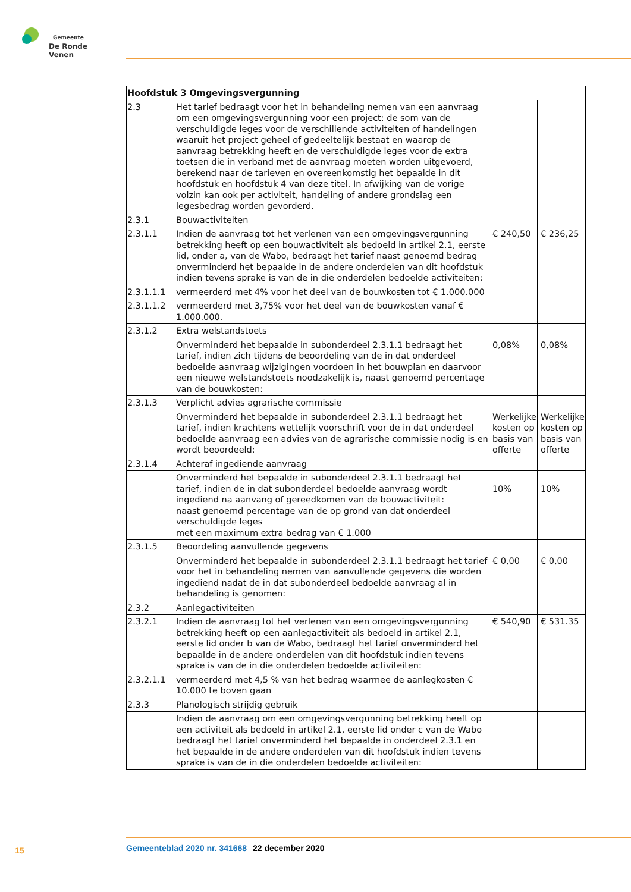Gemeente
De Ronde Venen
| Hoofdstuk 3 Omgevingsvergunning | | | |
| --- | --- | --- | --- |
| 2.3 | Het tarief bedraagt voor het in behandeling nemen van een aanvraag om een omgevingsvergunning voor een project: de som van de verschuldigde leges voor de verschillende activiteiten of handelingen waaruit het project geheel of gedeeltelijk bestaat en waarop de aanvraag betrekking heeft en de verschuldigde leges voor de extra toetsen die in verband met de aanvraag moeten worden uitgevoerd, berekend naar de tarieven en overeenkomstig het bepaalde in dit hoofdstuk en hoofdstuk 4 van deze titel. In afwijking van de vorige volzin kan ook per activiteit, handeling of andere grondslag een legesbedrag worden gevorderd. | | |
| 2.3.1 | Bouwactiviteiten | | |
| 2.3.1.1 | Indien de aanvraag tot het verlenen van een omgevingsvergunning betrekking heeft op een bouwactiviteit als bedoeld in artikel 2.1, eerste lid, onder a, van de Wabo, bedraagt het tarief naast genoemd bedrag onverminderd het bepaalde in de andere onderdelen van dit hoofdstuk indien tevens sprake is van de in die onderdelen bedoelde activiteiten: | € 240,50 | € 236,25 |
| 2.3.1.1.1 | vermeerderd met 4% voor het deel van de bouwkosten tot € 1.000.000 | | |
| 2.3.1.1.2 | vermeerderd met 3,75% voor het deel van de bouwkosten vanaf € 1.000.000. | | |
| 2.3.1.2 | Extra welstandstoets | | |
| | Onverminderd het bepaalde in subonderdeel 2.3.1.1 bedraagt het tarief, indien zich tijdens de beoordeling van de in dat onderdeel bedoelde aanvraag wijzigingen voordoen in het bouwplan en daarvoor een nieuwe welstandstoets noodzakelijk is, naast genoemd percentage van de bouwkosten: | 0,08% | 0,08% |
| 2.3.1.3 | Verplicht advies agrarische commissie | | |
| | Onverminderd het bepaalde in subonderdeel 2.3.1.1 bedraagt het tarief, indien krachtens wettelijk voorschrift voor de in dat onderdeel bedoelde aanvraag een advies van de agrarische commissie nodig is en wordt beoordeeld: | Werkelijke kosten op basis van offerte | Werkelijke kosten op basis van offerte |
| 2.3.1.4 | Achteraf ingediende aanvraag | | |
| | Onverminderd het bepaalde in subonderdeel 2.3.1.1 bedraagt het tarief, indien de in dat subonderdeel bedoelde aanvraag wordt ingediend na aanvang of gereedkomen van de bouwactiviteit: naast genoemd percentage van de op grond van dat onderdeel verschuldigde leges met een maximum extra bedrag van € 1.000 | 10% | 10% |
| 2.3.1.5 | Beoordeling aanvullende gegevens | | |
| | Onverminderd het bepaalde in subonderdeel 2.3.1.1 bedraagt het tarief voor het in behandeling nemen van aanvullende gegevens die worden ingediend nadat de in dat subonderdeel bedoelde aanvraag al in behandeling is genomen: | € 0,00 | € 0,00 |
| 2.3.2 | Aanlegactiviteiten | | |
| 2.3.2.1 | Indien de aanvraag tot het verlenen van een omgevingsvergunning betrekking heeft op een aanlegactiviteit als bedoeld in artikel 2.1, eerste lid onder b van de Wabo, bedraagt het tarief onverminderd het bepaalde in de andere onderdelen van dit hoofdstuk indien tevens sprake is van de in die onderdelen bedoelde activiteiten: | € 540,90 | € 531.35 |
| 2.3.2.1.1 | vermeerderd met 4,5 % van het bedrag waarmee de aanlegkosten € 10.000 te boven gaan | | |
| 2.3.3 | Planologisch strijdig gebruik | | |
| | Indien de aanvraag om een omgevingsvergunning betrekking heeft op een activiteit als bedoeld in artikel 2.1, eerste lid onder c van de Wabo bedraagt het tarief onverminderd het bepaalde in onderdeel 2.3.1 en het bepaalde in de andere onderdelen van dit hoofdstuk indien tevens sprake is van de in die onderdelen bedoelde activiteiten: | | |
15 Gemeenteblad 2020 nr. 341668 22 december 2020